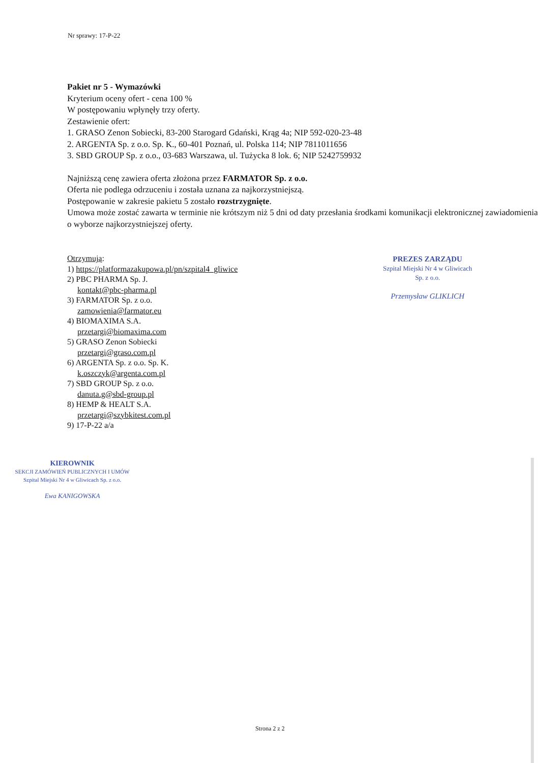Nr sprawy: 17-P-22
Pakiet nr 5 - Wymazówki
Kryterium oceny ofert - cena 100 %
W postępowaniu wpłynęły trzy oferty.
Zestawienie ofert:
1. GRASO Zenon Sobiecki, 83-200 Starogard Gdański, Krąg 4a; NIP 592-020-23-48
2. ARGENTA Sp. z o.o. Sp. K., 60-401 Poznań, ul. Polska 114; NIP 7811011656
3. SBD GROUP Sp. z o.o., 03-683 Warszawa, ul. Tużycka 8 lok. 6; NIP 5242759932
Najniższą cenę zawiera oferta złożona przez FARMATOR Sp. z o.o.
Oferta nie podlega odrzuceniu i została uznana za najkorzystniejszą.
Postępowanie w zakresie pakietu 5 zostało rozstrzygnięte.
Umowa może zostać zawarta w terminie nie krótszym niż 5 dni od daty przesłania środkami komunikacji elektronicznej zawiadomienia o wyborze najkorzystniejszej oferty.
Otrzymują:
1) https://platformazakupowa.pl/pn/szpital4_gliwice
2) PBC PHARMA Sp. J.
kontakt@pbc-pharma.pl
3) FARMATOR Sp. z o.o.
zamowienia@farmator.eu
4) BIOMAXIMA S.A.
przetargi@biomaxima.com
5) GRASO Zenon Sobiecki
przetargi@graso.com.pl
6) ARGENTA Sp. z o.o. Sp. K.
k.oszczyk@argenta.com.pl
7) SBD GROUP Sp. z o.o.
danuta.g@sbd-group.pl
8) HEMP & HEALT S.A.
przetargi@szybkitest.com.pl
9) 17-P-22 a/a
KIEROWNIK
SEKCJI ZAMÓWIEŃ PUBLICZNYCH I UMÓW
Szpital Miejski Nr 4 w Gliwicach Sp. z o.o.
Ewa KANIGOWSKA
PREZES ZARZĄDU
Szpital Miejski Nr 4 w Gliwicach
Sp. z o.o.
Przemysław GLIKLICH
Strona 2 z 2